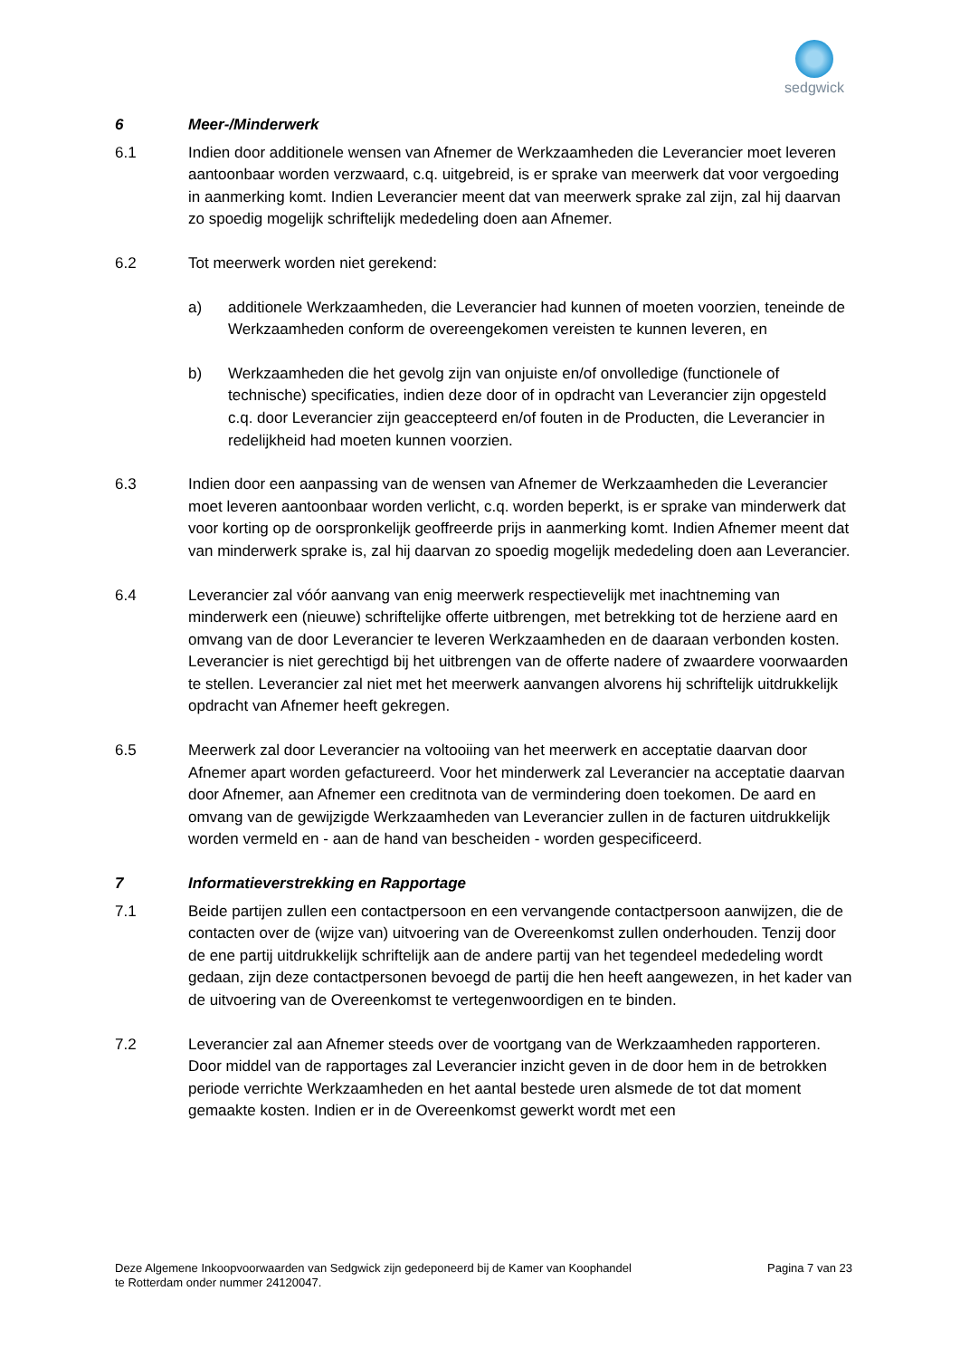sedgwick
6 Meer-/Minderwerk
6.1 Indien door additionele wensen van Afnemer de Werkzaamheden die Leverancier moet leveren aantoonbaar worden verzwaard, c.q. uitgebreid, is er sprake van meerwerk dat voor vergoeding in aanmerking komt. Indien Leverancier meent dat van meerwerk sprake zal zijn, zal hij daarvan zo spoedig mogelijk schriftelijk mededeling doen aan Afnemer.
6.2 Tot meerwerk worden niet gerekend:
a) additionele Werkzaamheden, die Leverancier had kunnen of moeten voorzien, teneinde de Werkzaamheden conform de overeengekomen vereisten te kunnen leveren, en
b) Werkzaamheden die het gevolg zijn van onjuiste en/of onvolledige (functionele of technische) specificaties, indien deze door of in opdracht van Leverancier zijn opgesteld c.q. door Leverancier zijn geaccepteerd en/of fouten in de Producten, die Leverancier in redelijkheid had moeten kunnen voorzien.
6.3 Indien door een aanpassing van de wensen van Afnemer de Werkzaamheden die Leverancier moet leveren aantoonbaar worden verlicht, c.q. worden beperkt, is er sprake van minderwerk dat voor korting op de oorspronkelijk geoffreerde prijs in aanmerking komt. Indien Afnemer meent dat van minderwerk sprake is, zal hij daarvan zo spoedig mogelijk mededeling doen aan Leverancier.
6.4 Leverancier zal vóór aanvang van enig meerwerk respectievelijk met inachtneming van minderwerk een (nieuwe) schriftelijke offerte uitbrengen, met betrekking tot de herziene aard en omvang van de door Leverancier te leveren Werkzaamheden en de daaraan verbonden kosten. Leverancier is niet gerechtigd bij het uitbrengen van de offerte nadere of zwaardere voorwaarden te stellen. Leverancier zal niet met het meerwerk aanvangen alvorens hij schriftelijk uitdrukkelijk opdracht van Afnemer heeft gekregen.
6.5 Meerwerk zal door Leverancier na voltooiing van het meerwerk en acceptatie daarvan door Afnemer apart worden gefactureerd. Voor het minderwerk zal Leverancier na acceptatie daarvan door Afnemer, aan Afnemer een creditnota van de vermindering doen toekomen. De aard en omvang van de gewijzigde Werkzaamheden van Leverancier zullen in de facturen uitdrukkelijk worden vermeld en - aan de hand van bescheiden - worden gespecificeerd.
7 Informatieverstrekking en Rapportage
7.1 Beide partijen zullen een contactpersoon en een vervangende contactpersoon aanwijzen, die de contacten over de (wijze van) uitvoering van de Overeenkomst zullen onderhouden. Tenzij door de ene partij uitdrukkelijk schriftelijk aan de andere partij van het tegendeel mededeling wordt gedaan, zijn deze contactpersonen bevoegd de partij die hen heeft aangewezen, in het kader van de uitvoering van de Overeenkomst te vertegenwoordigen en te binden.
7.2 Leverancier zal aan Afnemer steeds over de voortgang van de Werkzaamheden rapporteren. Door middel van de rapportages zal Leverancier inzicht geven in de door hem in de betrokken periode verrichte Werkzaamheden en het aantal bestede uren alsmede de tot dat moment gemaakte kosten. Indien er in de Overeenkomst gewerkt wordt met een
Deze Algemene Inkoopvoorwaarden van Sedgwick zijn gedeponeerd bij de Kamer van Koophandel
te Rotterdam onder nummer 24120047.
Pagina 7 van 23